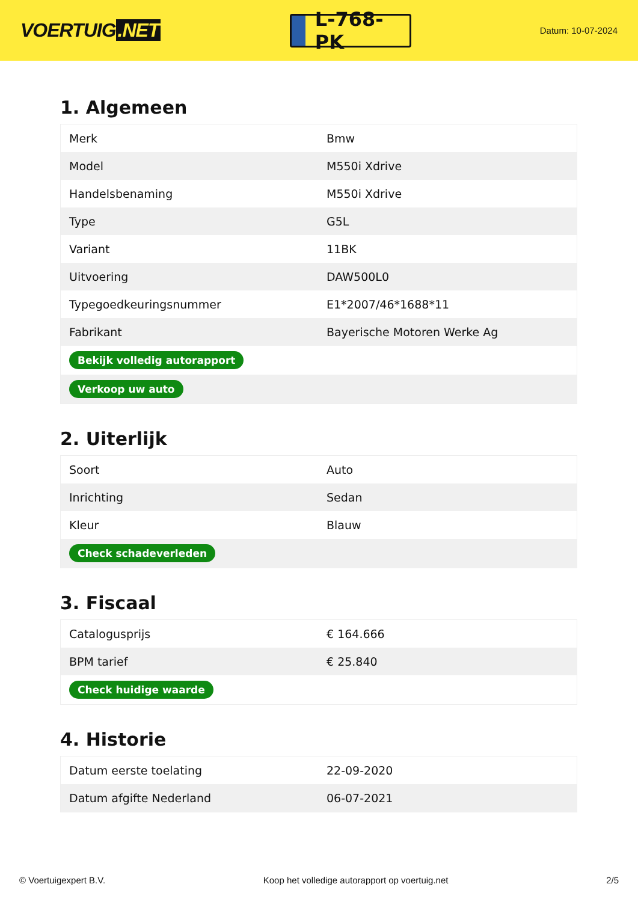VOERTUIG.NET
L-768-PK
Datum: 10-07-2024
1. Algemeen
| Merk | Bmw |
| Model | M550i Xdrive |
| Handelsbenaming | M550i Xdrive |
| Type | G5L |
| Variant | 11BK |
| Uitvoering | DAW500L0 |
| Typegoedkeuringsnummer | E1*2007/46*1688*11 |
| Fabrikant | Bayerische Motoren Werke Ag |
| Bekijk volledig autorapport | |
| Verkoop uw auto | |
2. Uiterlijk
| Soort | Auto |
| Inrichting | Sedan |
| Kleur | Blauw |
| Check schadeverleden | |
3. Fiscaal
| Catalogusprijs | € 164.666 |
| BPM tarief | € 25.840 |
| Check huidige waarde | |
4. Historie
| Datum eerste toelating | 22-09-2020 |
| Datum afgifte Nederland | 06-07-2021 |
© Voertuigexpert B.V. Koop het volledige autorapport op voertuig.net 2/5